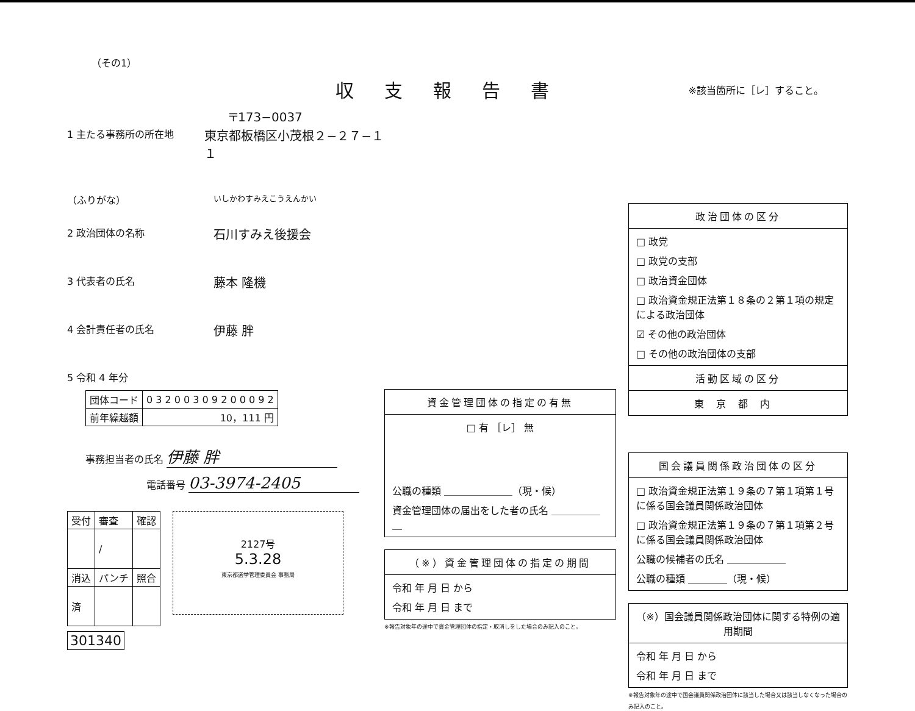（その1）
収支報告書
※該当箇所に［レ］すること。
〒173−0037
1 主たる事務所の所在地 東京都板橋区小茂根２−２７−１１
（ふりがな） いしかわすみえこうえんかい
2 政治団体の名称 石川すみえ後援会
3 代表者の氏名 藤本 隆機
4 会計責任者の氏名 伊藤 胖
5 令和 4 年分
| 団体コード | 0 3 2 0 0 3 0 9 2 0 0 0 9 2 |
| 前年繰越額 | 10，111 円 |
事務担当者の氏名 伊藤 胖
電話番号 03-3974-2405
| 受付 | 審査 | 確認 |
| | / | |
| 消込 | パンチ | 照合 |
| 済 | | |
2127号
5.3.28
東京都選挙管理委員会 事務局
301340
資金管理団体の指定の有無
□ 有 ［レ］ 無
公職の種類 ＿＿＿＿＿＿＿（現・候）
資金管理団体の届出をした者の氏名 ＿＿＿＿＿＿
（※）資金管理団体の指定の期間
令和 年 月 日 から
令和 年 月 日 まで
※報告対象年の途中で資金管理団体の指定・取消しをした場合のみ記入のこと。
政治団体の区分
□ 政党
□ 政党の支部
□ 政治資金団体
□ 政治資金規正法第１８条の２第１項の規定による政治団体
☑ その他の政治団体
□ その他の政治団体の支部
活動区域の区分
東京都内
国会議員関係政治団体の区分
□ 政治資金規正法第１９条の７第１項第１号に係る国会議員関係政治団体
□ 政治資金規正法第１９条の７第１項第２号に係る国会議員関係政治団体
公職の候補者の氏名 ＿＿＿＿＿＿
公職の種類 ＿＿＿＿（現・候）
（※）国会議員関係政治団体に関する特例の適用期間
令和 年 月 日 から
令和 年 月 日 まで
※報告対象年の途中で国会議員関係政治団体に該当した場合又は該当しなくなった場合のみ記入のこと。